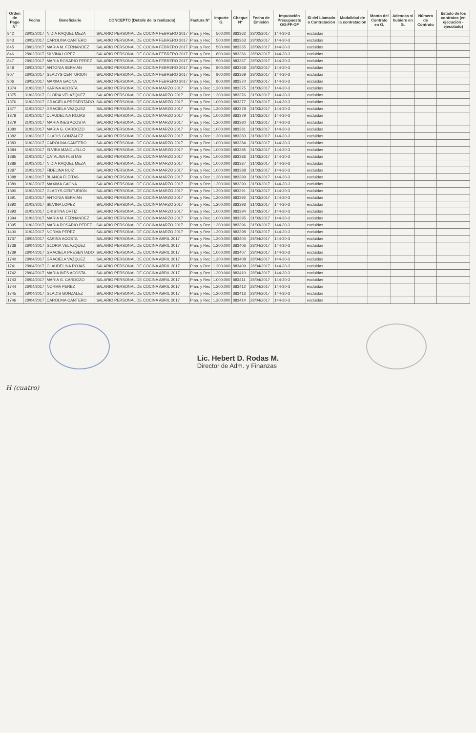| Orden de Pago N° | Fecha | Beneficiario | CONCEPTO (Detalle de lo realizado) | Factura N° | Importe G. | Cheque N° | Fecha de Emisión | Imputación Presupuesto OG-FF-OF | ID del Llamado a Contratación | Modalidad de la contratación | Monto del Contrato en G. | Adendas si hubiere en G. | Número de Contrato | Estado de los contratos (en ejecución - ejecutado) |
| --- | --- | --- | --- | --- | --- | --- | --- | --- | --- | --- | --- | --- | --- | --- |
| 842 | 28/02/2017 | NIDIA RAQUEL MEZA | SALARIO PERSONAL DE COCINA FEBRERO 2017 | Plan. y Rec | 500.000 | 883362 | 28/02/2017 | 144-30-3 | excluidas | | | | | |
| 843 | 28/02/2017 | CAROLINA CANTERO | SALARIO PERSONAL DE COCINA FEBRERO 2017 | Plan. y Rec | 500.000 | 883363 | 28/02/2017 | 144-30-3 | excluidas | | | | | |
| 845 | 28/02/2017 | MARIA M. FERNANDEZ | SALARIO PERSONAL DE COCINA FEBRERO 2017 | Plan. y Rec | 500.000 | 883365 | 28/02/2017 | 144-30-3 | excluidas | | | | | |
| 846 | 28/02/2017 | SILVINA LOPEZ | SALARIO PERSONAL DE COCINA FEBRERO 2017 | Plan. y Rec | 800.000 | 883366 | 28/02/2017 | 144-30-3 | excluidas | | | | | |
| 847 | 28/02/2017 | MARIA ROSARIO PEREZ | SALARIO PERSONAL DE COCINA FEBRERO 2017 | Plan. y Rec | 500.000 | 883367 | 28/02/2017 | 144-30-3 | excluidas | | | | | |
| 848 | 28/02/2017 | ANTONIA SERVIAN | SALARIO PERSONAL DE COCINA FEBRERO 2017 | Plan. y Rec | 800.000 | 883368 | 28/02/2017 | 144-30-3 | excluidas | | | | | |
| 907 | 28/02/2017 | GLADYS CENTURION | SALARIO PERSONAL DE COCINA FEBRERO 2017 | Plan. y Rec | 800.000 | 883369 | 28/02/2017 | 144-30-3 | excluidas | | | | | |
| 906 | 28/02/2017 | MAXIMA GAONA | SALARIO PERSONAL DE COCINA FEBRERO 2017 | Plan. y Rec | 800.000 | 883370 | 28/02/2017 | 144-30-3 | excluidas | | | | | |
| 1374 | 31/03/2017 | KARINA ACOSTA | SALARIO PERSONAL DE COCINA MARZO 2017 | Plan. y Rec | 1.200.000 | 883375 | 31/03/2017 | 144-30-3 | excluidas | | | | | |
| 1375 | 31/03/2017 | GLORIA VELAZQUEZ | SALARIO PERSONAL DE COCINA MARZO 2017 | Plan. y Rec | 1.200.000 | 883376 | 31/03/2017 | 144-30-3 | excluidas | | | | | |
| 1376 | 31/03/2017 | GRACIELA PRESENTADO | SALARIO PERSONAL DE COCINA MARZO 2017 | Plan. y Rec | 1.000.000 | 883377 | 31/03/2017 | 144-30-3 | excluidas | | | | | |
| 1377 | 31/03/2017 | GRACIELA VAZQUEZ | SALARIO PERSONAL DE COCINA MARZO 2017 | Plan. y Rec | 1.200.000 | 883378 | 31/03/2017 | 144-30-3 | excluidas | | | | | |
| 1378 | 31/03/2017 | CLAUDELINA ROJAS | SALARIO PERSONAL DE COCINA MARZO 2017 | Plan. y Rec | 1.000.000 | 883379 | 31/03/2017 | 144-30-3 | excluidas | | | | | |
| 1379 | 31/03/2017 | MARIA INES ACOSTA | SALARIO PERSONAL DE COCINA MARZO 2017 | Plan. y Rec | 1.200.000 | 883380 | 31/03/2017 | 144-30-3 | excluidas | | | | | |
| 1380 | 31/03/2017 | MARIA G. CARDOZO | SALARIO PERSONAL DE COCINA MARZO 2017 | Plan. y Rec | 1.000.000 | 883381 | 31/03/2017 | 144-30-3 | excluidas | | | | | |
| 1382 | 31/03/2017 | GLADIS GONZALEZ | SALARIO PERSONAL DE COCINA MARZO 2017 | Plan. y Rec | 1.200.000 | 883383 | 31/03/2017 | 144-30-3 | excluidas | | | | | |
| 1383 | 31/03/2017 | CAROLINA CANTERO | SALARIO PERSONAL DE COCINA MARZO 2017 | Plan. y Rec | 1.000.000 | 883384 | 31/03/2017 | 144-30-3 | excluidas | | | | | |
| 1384 | 31/03/2017 | ELVIRA MANCUELLO | SALARIO PERSONAL DE COCINA MARZO 2017 | Plan. y Rec | 1.000.000 | 883385 | 31/03/2017 | 144-30-3 | excluidas | | | | | |
| 1385 | 31/03/2017 | CATALINA FLEITAS | SALARIO PERSONAL DE COCINA MARZO 2017 | Plan. y Rec | 1.000.000 | 883386 | 31/03/2017 | 144-30-3 | excluidas | | | | | |
| 1386 | 31/03/2017 | NIDIA RAQUEL MEZA | SALARIO PERSONAL DE COCINA MARZO 2017 | Plan. y Rec | 1.000.000 | 883387 | 31/03/2017 | 144-30-3 | excluidas | | | | | |
| 1387 | 31/03/2017 | FIDELINA RUIZ | SALARIO PERSONAL DE COCINA MARZO 2017 | Plan. y Rec | 1.000.000 | 883388 | 31/03/2017 | 144-30-3 | excluidas | | | | | |
| 1388 | 31/03/2017 | BLANCA FLEITAS | SALARIO PERSONAL DE COCINA MARZO 2017 | Plan. y Rec | 1.200.000 | 883389 | 31/03/2017 | 144-30-3 | excluidas | | | | | |
| 1389 | 31/03/2017 | MAXIMA GAONA | SALARIO PERSONAL DE COCINA MARZO 2017 | Plan. y Rec | 1.200.000 | 883390 | 31/03/2017 | 144-30-3 | excluidas | | | | | |
| 1390 | 31/03/2017 | GLADYS CENTURION | SALARIO PERSONAL DE COCINA MARZO 2017 | Plan. y Rec | 1.200.000 | 883391 | 31/03/2017 | 144-30-3 | excluidas | | | | | |
| 1391 | 31/03/2017 | ANTONIA SERVIAN | SALARIO PERSONAL DE COCINA MARZO 2017 | Plan. y Rec | 1.200.000 | 883392 | 31/03/2017 | 144-30-3 | excluidas | | | | | |
| 1392 | 31/03/2017 | SILVINA LOPEZ | SALARIO PERSONAL DE COCINA MARZO 2017 | Plan. y Rec | 1.200.000 | 883393 | 31/03/2017 | 144-30-3 | excluidas | | | | | |
| 1393 | 31/03/2017 | CRISTINA ORTIZ | SALARIO PERSONAL DE COCINA MARZO 2017 | Plan. y Rec | 1.000.000 | 883394 | 31/03/2017 | 144-30-3 | excluidas | | | | | |
| 1394 | 31/03/2017 | MARIA M. FERNANDEZ | SALARIO PERSONAL DE COCINA MARZO 2017 | Plan. y Rec | 1.000.000 | 883395 | 31/03/2017 | 144-30-3 | excluidas | | | | | |
| 1395 | 31/03/2017 | MARIA ROSARIO PEREZ | SALARIO PERSONAL DE COCINA MARZO 2017 | Plan. y Rec | 1.300.000 | 883396 | 31/03/2017 | 144-30-3 | excluidas | | | | | |
| 1400 | 31/03/2017 | NORMA PEREZ | SALARIO PERSONAL DE COCINA MARZO 2017 | Plan. y Rec | 1.200.000 | 883398 | 31/03/2017 | 144-30-3 | excluidas | | | | | |
| 1737 | 28/04/2017 | KARINA ACOSTA | SALARIO PERSONAL DE COCINA ABRIL 2017 | Plan. y Rec | 1.200.000 | 883404 | 28/04/2017 | 144-30-3 | excluidas | | | | | |
| 1738 | 28/04/2017 | GLORIA VELAZQUEZ | SALARIO PERSONAL DE COCINA ABRIL 2017 | Plan. y Rec | 1.200.000 | 883406 | 28/04/2017 | 144-30-3 | excluidas | | | | | |
| 1739 | 28/04/2017 | GRACIELA PRESENTADO | SALARIO PERSONAL DE COCINA ABRIL 2017 | Plan. y Rec | 1.000.000 | 883407 | 28/04/2017 | 144-30-3 | excluidas | | | | | |
| 1740 | 28/04/2017 | GRACIELA VAZQUEZ | SALARIO PERSONAL DE COCINA ABRIL 2017 | Plan. y Rec | 1.200.000 | 883408 | 28/04/2017 | 144-30-3 | excluidas | | | | | |
| 1741 | 28/04/2017 | CLAUDELINA ROJAS | SALARIO PERSONAL DE COCINA ABRIL 2017 | Plan. y Rec | 1.200.000 | 883409 | 28/04/2017 | 144-30-3 | excluidas | | | | | |
| 1742 | 28/04/2017 | MARIA INES ACOSTA | SALARIO PERSONAL DE COCINA ABRIL 2017 | Plan. y Rec | 1.200.000 | 883410 | 28/04/2017 | 144-30-3 | excluidas | | | | | |
| 1743 | 28/04/2017 | MARIA G. CARDOZO | SALARIO PERSONAL DE COCINA ABRIL 2017 | Plan. y Rec | 1.000.000 | 883411 | 28/04/2017 | 144-30-3 | excluidas | | | | | |
| 1744 | 28/04/2017 | NORMA PEREZ | SALARIO PERSONAL DE COCINA ABRIL 2017 | Plan. y Rec | 1.200.000 | 883412 | 28/04/2017 | 144-30-3 | excluidas | | | | | |
| 1745 | 28/04/2017 | GLADIS GONZALEZ | SALARIO PERSONAL DE COCINA ABRIL 2017 | Plan. y Rec | 1.200.000 | 883413 | 28/04/2017 | 144-30-3 | excluidas | | | | | |
| 1746 | 28/04/2017 | CAROLINA CANTERO | SALARIO PERSONAL DE COCINA ABRIL 2017 | Plan. y Rec | 1.200.000 | 883414 | 28/04/2017 | 144-30-3 | excluidas | | | | | |
Lic. Hebert D. Rodas M.
Director de Adm. y Finanzas
H (cuatro)